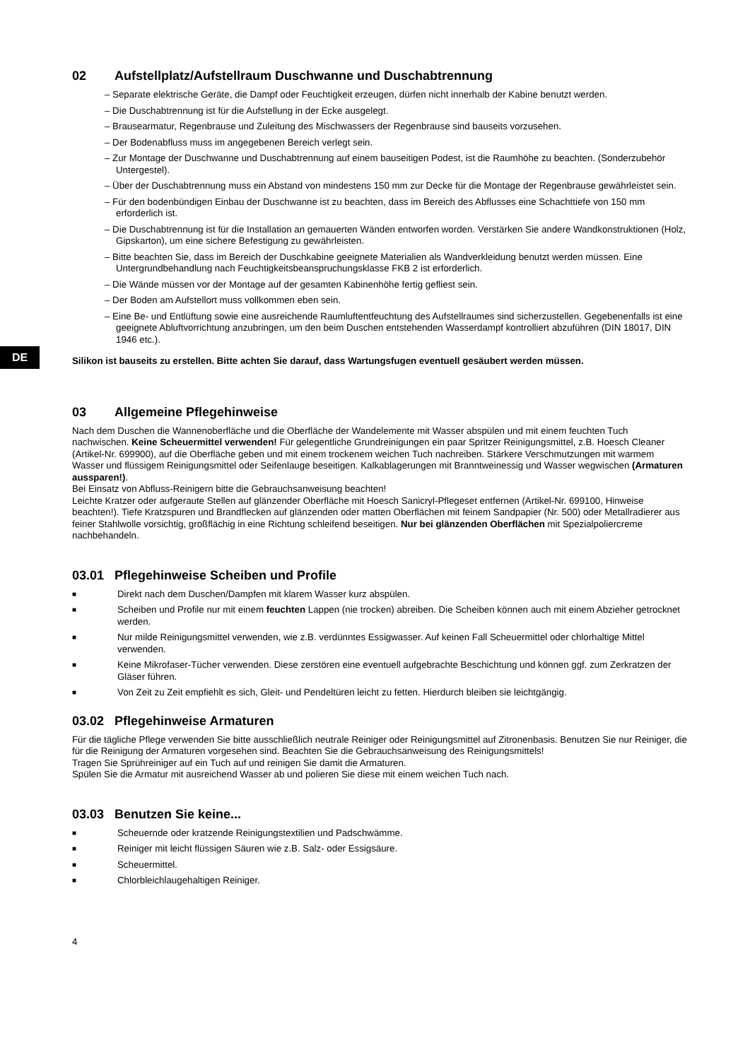DE
02 Aufstellplatz/Aufstellraum Duschwanne und Duschabtrennung
– Separate elektrische Geräte, die Dampf oder Feuchtigkeit erzeugen, dürfen nicht innerhalb der Kabine benutzt werden.
– Die Duschabtrennung ist für die Aufstellung in der Ecke ausgelegt.
– Brausearmatur, Regenbrause und Zuleitung des Mischwassers der Regenbrause sind bauseits vorzusehen.
– Der Bodenabfluss muss im angegebenen Bereich verlegt sein.
– Zur Montage der Duschwanne und Duschabtrennung auf einem bauseitigen Podest, ist die Raumhöhe zu beachten. (Sonderzubehör Untergestel).
– Über der Duschabtrennung muss ein Abstand von mindestens 150 mm zur Decke für die Montage der Regenbrause gewährleistet sein.
– Für den bodenbündigen Einbau der Duschwanne ist zu beachten, dass im Bereich des Abflusses eine Schachttiefe von 150 mm erforderlich ist.
– Die Duschabtrennung ist für die Installation an gemauerten Wänden entworfen worden. Verstärken Sie andere Wandkonstruktionen (Holz, Gipskarton), um eine sichere Befestigung zu gewährleisten.
– Bitte beachten Sie, dass im Bereich der Duschkabine geeignete Materialien als Wandverkleidung benutzt werden müssen. Eine Untergrundbehandlung nach Feuchtigkeitsbeanspruchungsklasse FKB 2 ist erforderlich.
– Die Wände müssen vor der Montage auf der gesamten Kabinenhöhe fertig gefliest sein.
– Der Boden am Aufstellort muss vollkommen eben sein.
– Eine Be- und Entlüftung sowie eine ausreichende Raumluftentfeuchtung des Aufstellraumes sind sicherzustellen. Gegebenenfalls ist eine geeignete Abluftvorrichtung anzubringen, um den beim Duschen entstehenden Wasserdampf kontrolliert abzuführen (DIN 18017, DIN 1946 etc.).
Silikon ist bauseits zu erstellen. Bitte achten Sie darauf, dass Wartungsfugen eventuell gesäubert werden müssen.
03 Allgemeine Pflegehinweise
Nach dem Duschen die Wannenoberfläche und die Oberfläche der Wandelemente mit Wasser abspülen und mit einem feuchten Tuch nachwischen. Keine Scheuermittel verwenden! Für gelegentliche Grundreinigungen ein paar Spritzer Reinigungsmittel, z.B. Hoesch Cleaner (Artikel-Nr. 699900), auf die Oberfläche geben und mit einem trockenem weichen Tuch nachreiben. Stärkere Verschmutzungen mit warmem Wasser und flüssigem Reinigungsmittel oder Seifenlauge beseitigen. Kalkablagerungen mit Branntweinessig und Wasser wegwischen (Armaturen aussparen!).
Bei Einsatz von Abfluss-Reinigern bitte die Gebrauchsanweisung beachten!
Leichte Kratzer oder aufgeraute Stellen auf glänzender Oberfläche mit Hoesch Sanicryl-Pflegeset entfernen (Artikel-Nr. 699100, Hinweise beachten!). Tiefe Kratzspuren und Brandflecken auf glänzenden oder matten Oberflächen mit feinem Sandpapier (Nr. 500) oder Metallradierer aus feiner Stahlwolle vorsichtig, großflächig in eine Richtung schleifend beseitigen. Nur bei glänzenden Oberflächen mit Spezialpoliercreme nachbehandeln.
03.01 Pflegehinweise Scheiben und Profile
■ Direkt nach dem Duschen/Dampfen mit klarem Wasser kurz abspülen.
■ Scheiben und Profile nur mit einem feuchten Lappen (nie trocken) abreiben. Die Scheiben können auch mit einem Abzieher getrocknet werden.
■ Nur milde Reinigungsmittel verwenden, wie z.B. verdünntes Essigwasser. Auf keinen Fall Scheuermittel oder chlorhaltige Mittel verwenden.
■ Keine Mikrofaser-Tücher verwenden. Diese zerstören eine eventuell aufgebrachte Beschichtung und können ggf. zum Zerkratzen der Gläser führen.
■ Von Zeit zu Zeit empfiehlt es sich, Gleit- und Pendeltüren leicht zu fetten. Hierdurch bleiben sie leichtgängig.
03.02 Pflegehinweise Armaturen
Für die tägliche Pflege verwenden Sie bitte ausschließlich neutrale Reiniger oder Reinigungsmittel auf Zitronenbasis. Benutzen Sie nur Reiniger, die für die Reinigung der Armaturen vorgesehen sind. Beachten Sie die Gebrauchsanweisung des Reinigungsmittels!
Tragen Sie Sprühreiniger auf ein Tuch auf und reinigen Sie damit die Armaturen.
Spülen Sie die Armatur mit ausreichend Wasser ab und polieren Sie diese mit einem weichen Tuch nach.
03.03 Benutzen Sie keine...
■ Scheuernde oder kratzende Reinigungstextilien und Padschwämme.
■ Reiniger mit leicht flüssigen Säuren wie z.B. Salz- oder Essigsäure.
■ Scheuermittel.
■ Chlorbleichlaugehaltigen Reiniger.
4